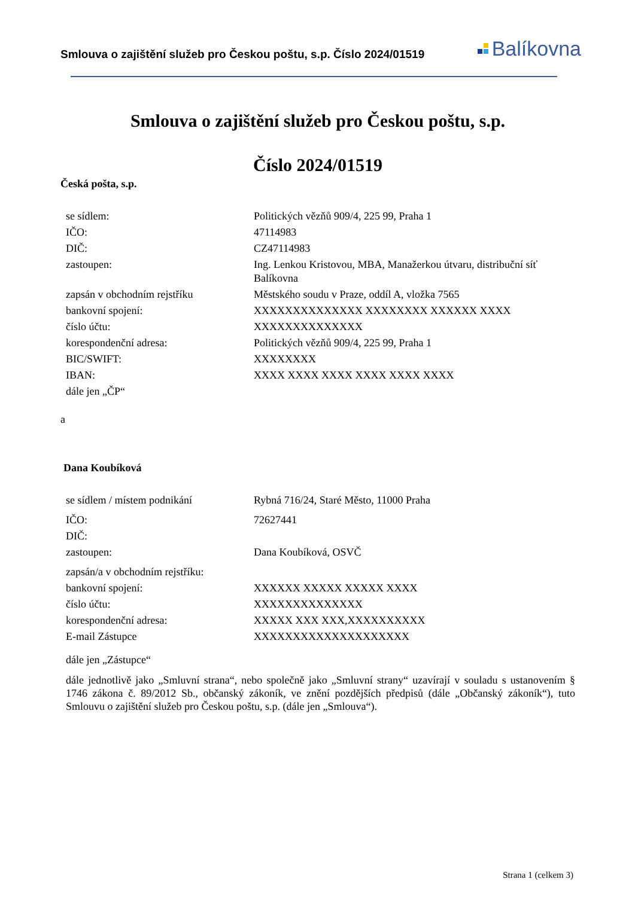Smlouva o zajištění služeb pro Českou poštu, s.p. Číslo 2024/01519
Balíkovna
Smlouva o zajištění služeb pro Českou poštu, s.p.
Číslo 2024/01519
Česká pošta, s.p.
| se sídlem: | Politických vězňů 909/4, 225 99, Praha 1 |
| IČO: | 47114983 |
| DIČ: | CZ47114983 |
| zastoupen: | Ing. Lenkou Kristovou, MBA, Manažerkou útvaru, distribuční síť Balíkovna |
| zapsán v obchodním rejstříku | Městského soudu v Praze, oddíl A, vložka 7565 |
| bankovní spojení: | XXXXXXXXXXXXXX XXXXXXXX XXXXXX XXXX |
| číslo účtu: | XXXXXXXXXXXXXX |
| korespondenční adresa: | Politických vězňů 909/4, 225 99, Praha 1 |
| BIC/SWIFT: | XXXXXXXX |
| IBAN: | XXXX XXXX XXXX XXXX XXXX XXXX |
| dále jen „ČP“ | |
a
Dana Koubíková
| se sídlem / místem podnikání | Rybná 716/24, Staré Město, 11000 Praha |
| IČO: | 72627441 |
| DIČ: | |
| zastoupen: | Dana Koubíková, OSVČ |
| zapsán/a v obchodním rejstříku: | |
| bankovní spojení: | XXXXXX XXXXX XXXXX XXXX |
| číslo účtu: | XXXXXXXXXXXXXX |
| korespondenční adresa: | XXXXX XXX XXX,XXXXXXXXXX |
| E-mail Zástupce | XXXXXXXXXXXXXXXXXXXX |
dále jen „Zástupce“
dále jednotlivě jako „Smluvní strana“, nebo společně jako „Smluvní strany“ uzavírají v souladu s ustanovením § 1746 zákona č. 89/2012 Sb., občanský zákoník, ve znění pozdějších předpisů (dále „Občanský zákoník“), tuto Smlouvu o zajištění služeb pro Českou poštu, s.p. (dále jen „Smlouva“).
Strana 1 (celkem 3)